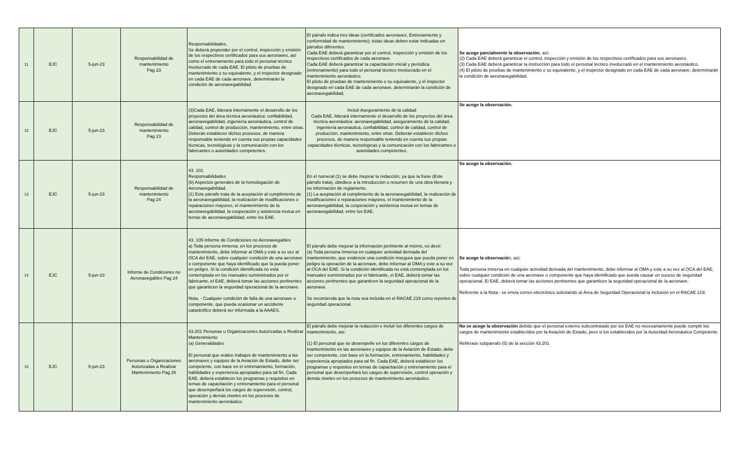| 11 | EJC | 5-jun-23 | Responsabilidad de mantenimiento Pag 23 | Responsabilidades, Se deberá propender por el control, inspección y emisión de los respectivos certificados para sus aeronaves, así como el entrenamiento para todo el personal técnico involucrado de cada EAE. El piloto de pruebas de mantenimiento o su equivalente, y el inspector designado en cada EAE de cada aeronave, determinarán la condición de aeronavegabilidad. | El párrafo indica tres ideas (certificados aeronaves, Entrenamiento y conformidad de mantenimiento); éstas ideas deben estar indicadas en párrafos diferentes. Cada EAE deberá garantizar por el control, inspección y emisión de los respectivos certificados de cada aeronave. Cada EAE deberá garantizar la capacitación inicial y periódica (entrenamiento) para todo el personal técnico involucrado en el mantenimiento aeronáutico. El piloto de pruebas de mantenimiento o su equivalente, y el inspector designado en cada EAE de cada aeronave, determinarán la condición de aeronavegabilidad. | Se acoge parcialmente la observación , así; (2) Cada EAE deberá garantizar el control, inspección y emisión de los respectivos certificados para sus aeronaves. (3) Cada EAE deberá garantizar la instrucción para todo el personal técnico involucrado en el mantenimiento aeronáutico. (4) El piloto de pruebas de mantenimiento o su equivalente, y el inspector designado en cada EAE de cada aeronave, determinarán la condición de aeronavegabilidad. |
| 12 | EJC | 5-jun-23 | Responsabilidad de mantenimiento Pag 23 | (3)Cada EAE, liderará internamente el desarrollo de los proyectos del área técnica aeronáutica: confiabilidad, aeronavegabilidad, ingeniería aeronáutica, control de calidad, control de producción, mantenimiento, entre otras. Deberán establecer dichos procesos, de manera responsable teniendo en cuenta sus propias capacidades técnicas, tecnológicas y la comunicación con los fabricantes o autoridades competentes. | Incluir Aseguramiento de la calidad Cada EAE, liderará internamente el desarrollo de los proyectos del área técnica aeronáutica: aeronavegabilidad, aseguramiento de la calidad, ingeniería aeronáutica, confiabilidad, control de calidad, control de producción, mantenimiento, entre otras. Deberán establecer dichos procesos, de manera responsable teniendo en cuenta sus propias capacidades técnicas, tecnológicas y la comunicación con los fabricantes o autoridades competentes. | Se acoge la observación. |
| 13 | EJC | 5-jun-23 | Responsabilidad de mantenimiento Pag 24 | 43. 101 Responsabilidades (b) Aspectos generales de la homologación de Aeronavegabilidad. (1) Este párrafo trata de la aceptación al cumplimiento de la aeronavegabilidad, la realización de modificaciones o reparaciones mayores, el mantenimiento de la aeronavegabilidad, la cooperación y asistencia mutua en temas de aeronavegabilidad, entre los EAE. | En el numeral (1) se debe mejorar la redacción, ya que la frase (Este párrafo trata), obedece a la introducción o resumen de una obra literaria y no información de reglamento. (1) La aceptación al cumplimiento de la aeronavegabilidad, la realización de modificaciones o reparaciones mayores, el mantenimiento de la aeronavegabilidad, la cooperación y asistencia mutua en temas de aeronavegabilidad, entre los EAE. | Se acoge la observación. |
| 14 | EJC | 5-jun-23 | Informe de Condiciones no Aeronavegables Pag 24 | 43. 105 Informe de Condiciones no Aeronavegables a) Toda persona inmersa, en los procesos de mantenimiento, debe informar al OMA y este a su vez al OCA del EAE, sobre cualquier condición de una aeronave o componente que haya identificado que la pueda poner en peligro. Si la condición identificada no está contemplada en los manuales suministrados por el fabricante, el EAE, deberá tomar las acciones pertinentes que garanticen la seguridad operacional de la aeronave. Nota. - Cualquier condición de falla de una aeronave o componente, que pueda ocasionar un accidente catastrófico deberá ser informada a la AAAES. | El párrafo debe mejorar la información pertinente al mismo, es decir: (a) Toda persona inmersa en cualquier actividad derivada del mantenimiento, que evidencie una condición insegura que pueda poner en peligro la operación de la aeronave, debe informar al OMA y este a su vez al OCA del EAE. Si la condición identificada no está contemplada en los manuales suministrados por el fabricante, el EAE, deberá tomar las acciones pertinentes que garanticen la seguridad operacional de la aeronave. Se recomienda que la nota sea incluida en el RACAE 219 como reportes de seguridad operacional. | Se acoge la observació n, así; Toda persona inmersa en cualquier actividad derivada del mantenimiento, debe informar al OMA y este a su vez al OCA del EAE, sobre cualquier condición de una aeronave o componente que haya identificado que pueda causar un suceso de seguridad operacional. El EAE, deberá tomar las acciones pertinentes que garanticen la seguridad operacional de la aeronave. Referente a la Nota.- se envía correo electrónico solicitando al Área de Seguridad Operacional la inclusión en el RACAE 219. |
| 15 | EJC | 5-jun-23 | Personas u Organizaciones Autorizadas a Realizar Mantenimiento Pag 26 | 43.201 Personas u Organizaciones Autorizadas a Realizar Mantenimiento (a) Generalidades El personal que realice trabajos de mantenimiento a las aeronaves y equipos de la Aviación de Estado, debe ser competente, con base en el entrenamiento, formación, habilidades y experiencia apropiados para tal fin. Cada EAE, deberá establecer los programas y requisitos en temas de capacitación y entrenamiento para el personal que desempeñará los cargos de supervisión, control, operación y demás niveles en los procesos de mantenimiento aeronáutico. | El párrafo debe mejorar la redacción e incluir los diferentes cargos de mantenimiento, así: (1) El personal que se desempeñe en los diferentes cargos de mantenimiento en las aeronaves y equipos de la Aviación de Estado, debe ser competente, con base en la formación, entrenamiento, habilidades y experiencia apropiados para tal fin. Cada EAE, deberá establecer los programas y requisitos en temas de capacitación y entrenamiento para el personal que desempeñará los cargos de supervisión, control operación y demás niveles en los procesos de mantenimiento aeronáutico. | No se acoge la observación debido que el personal externo subcontratado por los EAE no necesariamente puede cumplir los cargos de mantenimiento establecidos por la Aviación de Estado, pero si los establecidos por la Autoridad Aeronáutica Competente. Refiérase subparrafo (5) de la sección 43.201 |